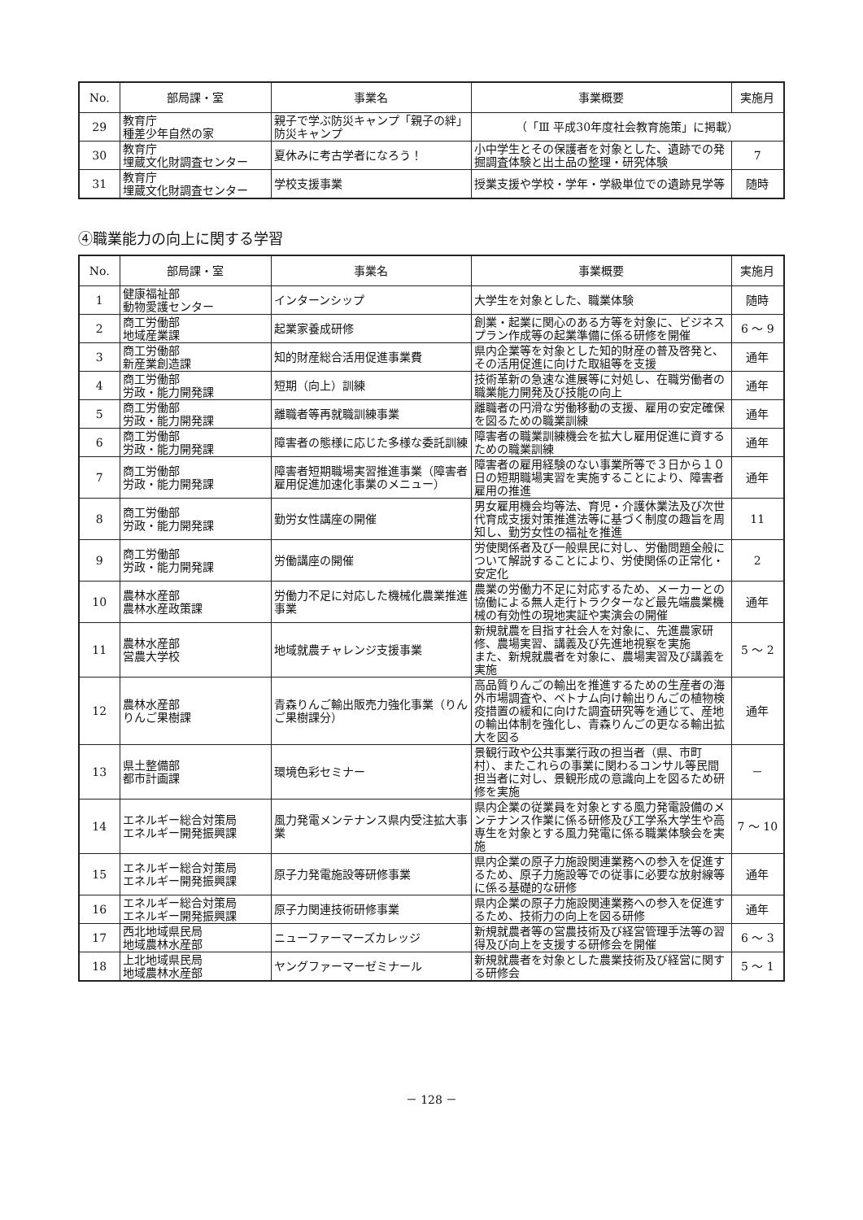| No. | 部局課・室 | 事業名 | 事業概要 | 実施月 |
| --- | --- | --- | --- | --- |
| 29 | 教育庁 種差少年自然の家 | 親子で学ぶ防災キャンプ「親子の絆」防災キャンプ | （「Ⅲ 平成30年度社会教育施策」に掲載） | |
| 30 | 教育庁 埋蔵文化財調査センター | 夏休みに考古学者になろう！ | 小中学生とその保護者を対象とした、遺跡での発掘調査体験と出土品の整理・研究体験 | 7 |
| 31 | 教育庁 埋蔵文化財調査センター | 学校支援事業 | 授業支援や学校・学年・学級単位での遺跡見学等 | 随時 |
④職業能力の向上に関する学習
| No. | 部局課・室 | 事業名 | 事業概要 | 実施月 |
| --- | --- | --- | --- | --- |
| 1 | 健康福祉部 動物愛護センター | インターンシップ | 大学生を対象とした、職業体験 | 随時 |
| 2 | 商工労働部 地域産業課 | 起業家養成研修 | 創業・起業に関心のある方等を対象に、ビジネスプラン作成等の起業準備に係る研修を開催 | 6 ～ 9 |
| 3 | 商工労働部 新産業創造課 | 知的財産総合活用促進事業費 | 県内企業等を対象とした知的財産の普及啓発と、その活用促進に向けた取組等を支援 | 通年 |
| 4 | 商工労働部 労政・能力開発課 | 短期（向上）訓練 | 技術革新の急速な進展等に対処し、在職労働者の職業能力開発及び技能の向上 | 通年 |
| 5 | 商工労働部 労政・能力開発課 | 離職者等再就職訓練事業 | 離職者の円滑な労働移動の支援、雇用の安定確保を図るための職業訓練 | 通年 |
| 6 | 商工労働部 労政・能力開発課 | 障害者の態様に応じた多様な委託訓練 | 障害者の職業訓練機会を拡大し雇用促進に資するための職業訓練 | 通年 |
| 7 | 商工労働部 労政・能力開発課 | 障害者短期職場実習推進事業（障害者雇用促進加速化事業のメニュー） | 障害者の雇用経験のない事業所等で３日から１０日の短期職場実習を実施することにより、障害者雇用の推進 | 通年 |
| 8 | 商工労働部 労政・能力開発課 | 勤労女性講座の開催 | 男女雇用機会均等法、育児・介護休業法及び次世代育成支援対策推進法等に基づく制度の趣旨を周知し、勤労女性の福祉を推進 | 11 |
| 9 | 商工労働部 労政・能力開発課 | 労働講座の開催 | 労使関係者及び一般県民に対し、労働問題全般について解説することにより、労使関係の正常化・安定化 | 2 |
| 10 | 農林水産部 農林水産政策課 | 労働力不足に対応した機械化農業推進事業 | 農業の労働力不足に対応するため、メーカーとの協働による無人走行トラクターなど最先端農業機械の有効性の現地実証や実演会の開催 | 通年 |
| 11 | 農林水産部 営農大学校 | 地域就農チャレンジ支援事業 | 新規就農を目指す社会人を対象に、先進農家研修、農場実習、講義及び先進地視察を実施 また、新規就農者を対象に、農場実習及び講義を実施 | 5 ～ 2 |
| 12 | 農林水産部 りんご果樹課 | 青森りんご輸出販売力強化事業（りんご果樹課分） | 高品質りんごの輸出を推進するための生産者の海外市場調査や、ベトナム向け輸出りんごの植物検疫措置の緩和に向けた調査研究等を通じて、産地の輸出体制を強化し、青森りんごの更なる輸出拡大を図る | 通年 |
| 13 | 県土整備部 都市計画課 | 環境色彩セミナー | 景観行政や公共事業行政の担当者（県、市町村）、またこれらの事業に関わるコンサル等民間担当者に対し、景観形成の意識向上を図るため研修を実施 | － |
| 14 | エネルギー総合対策局 エネルギー開発振興課 | 風力発電メンテナンス県内受注拡大事業 | 県内企業の従業員を対象とする風力発電設備のメンテナンス作業に係る研修及び工学系大学生や高専生を対象とする風力発電に係る職業体験会を実施 | 7 ～ 10 |
| 15 | エネルギー総合対策局 エネルギー開発振興課 | 原子力発電施設等研修事業 | 県内企業の原子力施設関連業務への参入を促進するため、原子力施設等での従事に必要な放射線等に係る基礎的な研修 | 通年 |
| 16 | エネルギー総合対策局 エネルギー開発振興課 | 原子力関連技術研修事業 | 県内企業の原子力施設関連業務への参入を促進するため、技術力の向上を図る研修 | 通年 |
| 17 | 西北地域県民局 地域農林水産部 | ニューファーマーズカレッジ | 新規就農者等の営農技術及び経営管理手法等の習得及び向上を支援する研修会を開催 | 6 ～ 3 |
| 18 | 上北地域県民局 地域農林水産部 | ヤングファーマーゼミナール | 新規就農者を対象とした農業技術及び経営に関する研修会 | 5 ～ 1 |
－ 128 －